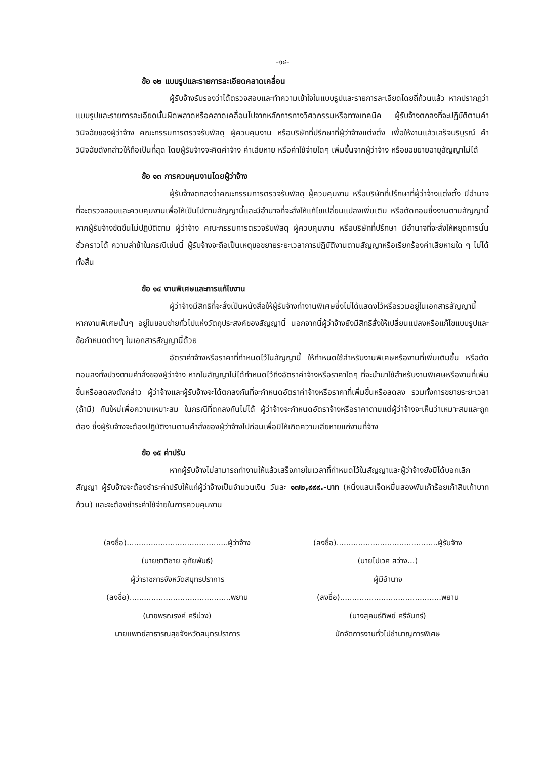-๑๔-
ข้อ ๑๒ แบบรูปและรายการละเอียดคลาดเคลื่อน
ผู้รับจ้างรับรองว่าได้ตรวจสอบและทำความเข้าใจในแบบรูปและรายการละเอียดโดยถี่ถ้วนแล้ว หากปรากฏว่าแบบรูปและรายการละเอียดนั้นผิดพลาดหรือคลาดเคลื่อนไปจากหลักการทางวิศวกรรมหรือทางเทคนิค ผู้รับจ้างตกลงที่จะปฏิบัติตามคำวินิจฉัยของผู้ว่าจ้าง คณะกรรมการตรวจรับพัสดุ ผู้ควบคุมงาน หรือบริษัทที่ปรึกษาที่ผู้ว่าจ้างแต่งตั้ง เพื่อให้งานแล้วเสร็จบริบูรณ์ คำวินิจฉัยดังกล่าวให้ถือเป็นที่สุด โดยผู้รับจ้างจะคิดค่าจ้าง ค่าเสียหาย หรือค่าใช้จ่ายใดๆ เพิ่มขึ้นจากผู้ว่าจ้าง หรือขอขยายอายุสัญญาไม่ได้
ข้อ ๑๓ การควบคุมงานโดยผู้ว่าจ้าง
ผู้รับจ้างตกลงว่าคณะกรรมการตรวจรับพัสดุ ผู้ควบคุมงาน หรือบริษัทที่ปรึกษาที่ผู้ว่าจ้างแต่งตั้ง มีอำนาจที่จะตรวจสอบและควบคุมงานเพื่อให้เป็นไปตามสัญญานี้และมีอำนาจที่จะสั่งให้แก้ไขเปลี่ยนแปลงเพิ่มเติม หรือตัดทอนซึ่งงานตามสัญญานี้ หากผู้รับจ้างขัดขืนไม่ปฏิบัติตาม ผู้ว่าจ้าง คณะกรรมการตรวจรับพัสดุ ผู้ควบคุมงาน หรือบริษัทที่ปรึกษา มีอำนาจที่จะสั่งให้หยุดการนั้นชั่วคราวได้ ความล่าช้าในกรณีเช่นนี้ ผู้รับจ้างจะถือเป็นเหตุขอขยายระยะเวลาการปฏิบัติงานตามสัญญาหรือเรียกร้องค่าเสียหายใด ๆ ไม่ได้ทั้งสิ้น
ข้อ ๑๔ งานพิเศษและการแก้ไขงาน
ผู้ว่าจ้างมีสิทธิที่จะสั่งเป็นหนังสือให้ผู้รับจ้างทำงานพิเศษซึ่งไม่ได้แสดงไว้หรือรวมอยู่ในเอกสารสัญญานี้ หากงานพิเศษนั้นๆ อยู่ในขอบข่ายทั่วไปแห่งวัตถุประสงค์ของสัญญานี้ นอกจากนี้ผู้ว่าจ้างยังมีสิทธิสั่งให้เปลี่ยนแปลงหรือแก้ไขแบบรูปและข้อกำหนดต่างๆ ในเอกสารสัญญานี้ด้วย
อัตราค่าจ้างหรือราคาที่กำหนดไว้ในสัญญานี้ ให้กำหนดใช้สำหรับงานพิเศษหรืองานที่เพิ่มเติมขึ้น หรือตัดทอนลงทั้งปวงตามคำสั่งของผู้ว่าจ้าง หากในสัญญาไม่ได้กำหนดไว้ถึงอัตราค่าจ้างหรือราคาใดๆ ที่จะนำมาใช้สำหรับงานพิเศษหรืองานที่เพิ่มขึ้นหรือลดลงดังกล่าว ผู้ว่าจ้างและผู้รับจ้างจะได้ตกลงกันที่จะกำหนดอัตราค่าจ้างหรือราคาที่เพิ่มขึ้นหรือลดลง รวมทั้งการขยายระยะเวลา (ถ้ามี) กันใหม่เพื่อความเหมาะสม ในกรณีที่ตกลงกันไม่ได้ ผู้ว่าจ้างจะกำหนดอัตราจ้างหรือราคาตามแต่ผู้ว่าจ้างจะเห็นว่าเหมาะสมและถูกต้อง ซึ่งผู้รับจ้างจะต้องปฏิบัติงานตามคำสั่งของผู้ว่าจ้างไปก่อนเพื่อมิให้เกิดความเสียหายแก่งานที่จ้าง
ข้อ ๑๕ ค่าปรับ
หากผู้รับจ้างไม่สามารถทำงานให้แล้วเสร็จภายในเวลาที่กำหนดไว้ในสัญญาและผู้ว่าจ้างยังมิได้บอกเลิกสัญญา ผู้รับจ้างจะต้องชำระค่าปรับให้แก่ผู้ว่าจ้างเป็นจำนวนเงิน วันละ ๑๗๒,๙๙๙.-บาท (หนึ่งแสนเจ็ดหมื่นสองพันเก้าร้อยเก้าสิบเก้าบาทถ้วน) และจะต้องชำระค่าใช้จ่ายในการควบคุมงาน
(ลงชื่อ)..........................................ผู้ว่าจ้าง
(นายชาติชาย อุทัยพันธ์)
ผู้ว่าราชการจังหวัดสมุทรปราการ
(ลงชื่อ)..........................................พยาน
(นายพรณรงค์ ศรีม่วง)
นายแพทย์สาธารณสุขจังหวัดสมุทรปราการ
(ลงชื่อ)..........................................ผู้รับจ้าง
(นายไปเวศ สว่าง...)
ผู้มีอำนาจ
(ลงชื่อ)..........................................พยาน
(นางสุคนธ์ทิพย์ ศรีจันทร์)
นักจัดการงานทั่วไปชำนาญการพิเศษ